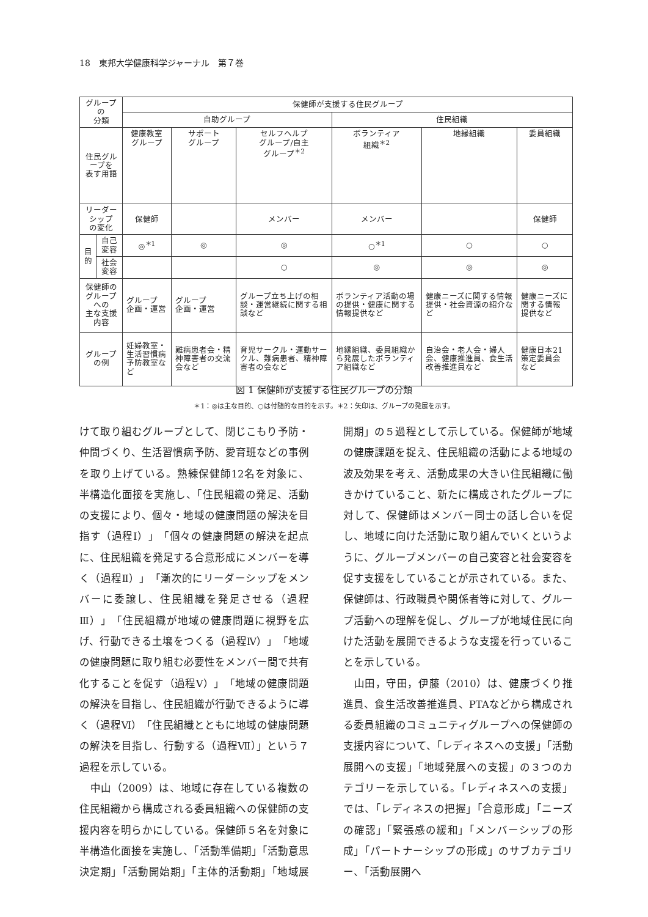18　東邦大学健康科学ジャーナル　第７巻
| グループの 分類 | | 保健師が支援する住民グループ | | | | | |
| --- | --- | --- | --- | --- | --- | --- | --- |
| | | 自助グループ | | | 住民組織 | | |
| 住民グループを 表す用語 | | 健康教室 グループ | サポート グループ | セルフヘルプ グループ/自主 グループ<sup>＊2</sup> | ボランティア 組織<sup>＊2</sup> | 地縁組織 | 委員組織 |
| リーダーシップ の変化 | | 保健師 | | メンバー | メンバー | | 保健師 |
| 目 的 | 自己変容 | ◎<sup>＊1</sup> | ◎ | ◎ | ○<sup>＊1</sup> | ○ | ○ |
| | 社会変容 | | | ○ | ◎ | ◎ | ◎ |
| 保健師の グループへの 主な支援内容 | | グループ 企画・運営 | グループ 企画・運営 | グループ立ち上げの相談・運営継続に関する相談など | ボランティア活動の場の提供・健康に関する情報提供など | 健康ニーズに関する情報提供・社会資源の紹介など | 健康ニーズに関する情報提供など |
| グループの例 | | 妊婦教室・ 生活習慣病予防教室など | 難病患者会・精神障害者の交流会など | 育児サークル・運動サークル、難病患者、精神障害者の会など | 地縁組織、委員組織から発展したボランティア組織など | 自治会・老人会・婦人会、健康推進員、食生活改善推進員など | 健康日本21策定委員会など |
図 1 保健師が支援する住民グループの分類
＊1：◎は主な目的、○は付随的な目的を示す。＊2：矢印は、グループの発展を示す。
けて取り組むグループとして、閉じこもり予防・仲間づくり、生活習慣病予防、愛育班などの事例を取り上げている。熟練保健師12名を対象に、半構造化面接を実施し、「住民組織の発足、活動の支援により、個々・地域の健康問題の解決を目指す（過程Ⅰ）」「個々の健康問題の解決を起点に、住民組織を発足する合意形成にメンバーを導く（過程Ⅱ）」「漸次的にリーダーシップをメンバーに委譲し、住民組織を発足させる（過程Ⅲ）」「住民組織が地域の健康問題に視野を広げ、行動できる土壌をつくる（過程Ⅳ）」「地域の健康問題に取り組む必要性をメンバー間で共有化することを促す（過程Ⅴ）」「地域の健康問題の解決を目指し、住民組織が行動できるように導く（過程Ⅵ）「住民組織とともに地域の健康問題の解決を目指し、行動する（過程Ⅶ）」という７過程を示している。
　中山（2009）は、地域に存在している複数の住民組織から構成される委員組織への保健師の支援内容を明らかにしている。保健師５名を対象に半構造化面接を実施し、「活動準備期」「活動意思決定期」「活動開始期」「主体的活動期」「地域展開期」の５過程として示している。保健師が地域の健康課題を捉え、住民組織の活動による地域の波及効果を考え、活動成果の大きい住民組織に働きかけていること、新たに構成されたグループに対して、保健師はメンバー同士の話し合いを促し、地域に向けた活動に取り組んでいくというように、グループメンバーの自己変容と社会変容を促す支援をしていることが示されている。また、保健師は、行政職員や関係者等に対して、グループ活動への理解を促し、グループが地域住民に向けた活動を展開できるような支援を行っていることを示している。
　山田，守田，伊藤（2010）は、健康づくり推進員、食生活改善推進員、PTAなどから構成される委員組織のコミュニティグループへの保健師の支援内容について、「レディネスへの支援」「活動展開への支援」「地域発展への支援」の３つのカテゴリーを示している。「レディネスへの支援」では、「レディネスの把握」「合意形成」「ニーズの確認」「緊張感の緩和」「メンバーシップの形成」「パートナーシップの形成」のサブカテゴリー、「活動展開へ